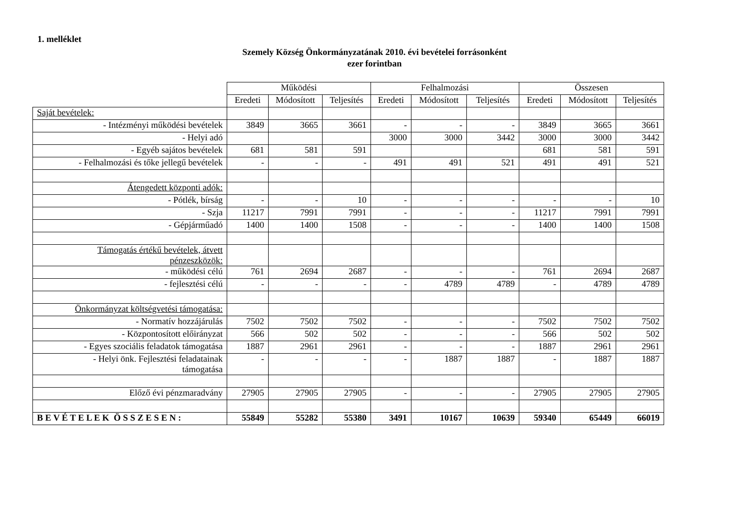1. melléklet
Szemely Község Önkormányzatának 2010. évi bevételei forrásonként
ezer forintban
| | Működési | | | Felhalmozási | | | Összesen | | |
| --- | --- | --- | --- | --- | --- | --- | --- | --- | --- |
| | Eredeti | Módosított | Teljesítés | Eredeti | Módosított | Teljesítés | Eredeti | Módosított | Teljesítés |
| Saját bevételek: | | | | | | | | | |
| - Intézményi működési bevételek | 3849 | 3665 | 3661 | - | - | - | 3849 | 3665 | 3661 |
| - Helyi adó | | | | 3000 | 3000 | 3442 | 3000 | 3000 | 3442 |
| - Egyéb sajátos bevételek | 681 | 581 | 591 | | | | 681 | 581 | 591 |
| - Felhalmozási és tőke jellegű bevételek | - | - | - | 491 | 491 | 521 | 491 | 491 | 521 |
| Átengedett központi adók: | | | | | | | | | |
| - Pótlék, bírság | - | - | 10 | - | - | - | - | - | 10 |
| - Szja | 11217 | 7991 | 7991 | - | - | - | 11217 | 7991 | 7991 |
| - Gépjárműadó | 1400 | 1400 | 1508 | - | - | - | 1400 | 1400 | 1508 |
| Támogatás értékű bevételek, átvett pénzeszközök: | | | | | | | | | |
| - működési célú | 761 | 2694 | 2687 | - | - | - | 761 | 2694 | 2687 |
| - fejlesztési célú | - | - | - | - | 4789 | 4789 | - | 4789 | 4789 |
| Önkormányzat költségvetési támogatása: | | | | | | | | | |
| - Normatív hozzájárulás | 7502 | 7502 | 7502 | - | - | - | 7502 | 7502 | 7502 |
| - Központosított előirányzat | 566 | 502 | 502 | - | - | - | 566 | 502 | 502 |
| - Egyes szociális feladatok támogatása | 1887 | 2961 | 2961 | - | - | - | 1887 | 2961 | 2961 |
| - Helyi önk. Fejlesztési feladatainak támogatása | - | - | - | - | 1887 | 1887 | - | 1887 | 1887 |
| Előző évi pénzmaradvány | 27905 | 27905 | 27905 | - | - | - | 27905 | 27905 | 27905 |
| B E V É T E L E K Ö S S Z E S E N : | 55849 | 55282 | 55380 | 3491 | 10167 | 10639 | 59340 | 65449 | 66019 |